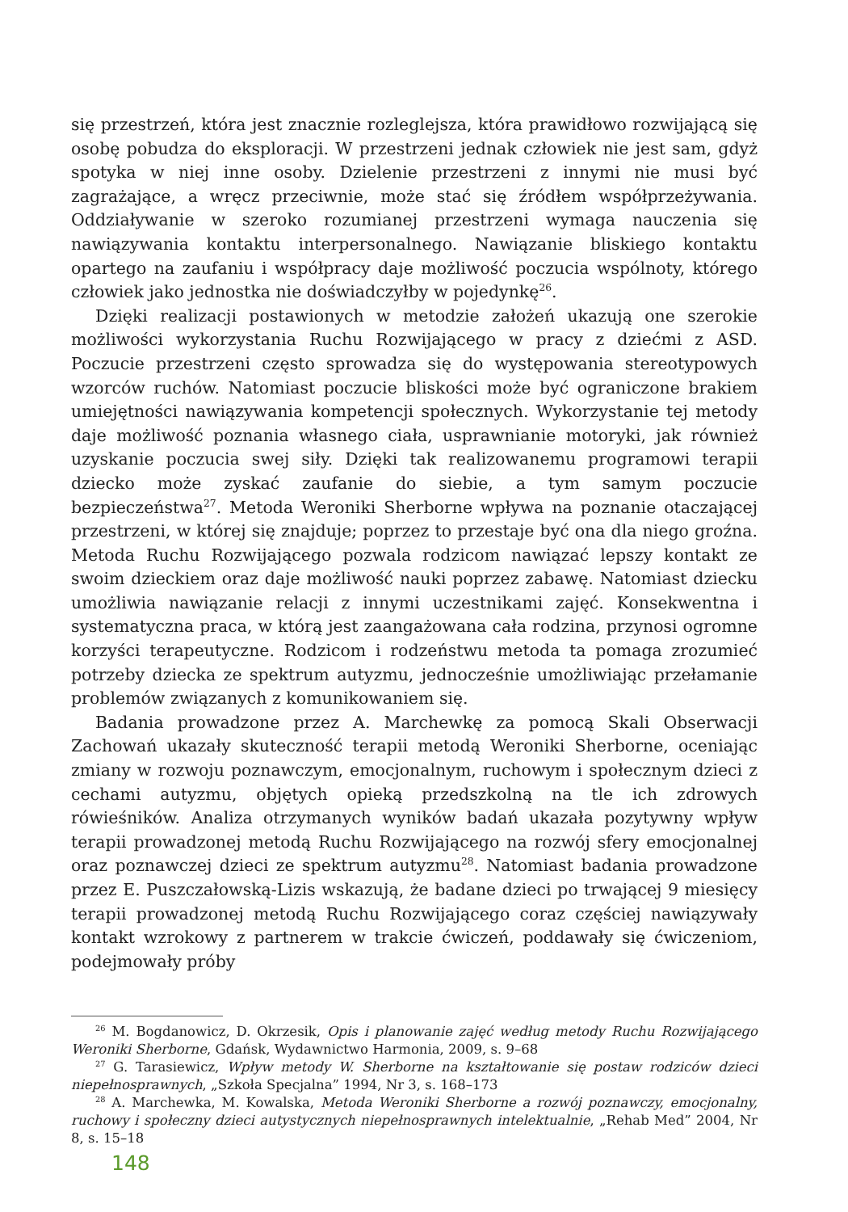się przestrzeń, która jest znacznie rozleglejsza, która prawidłowo rozwijającą się osobę pobudza do eksploracji. W przestrzeni jednak człowiek nie jest sam, gdyż spotyka w niej inne osoby. Dzielenie przestrzeni z innymi nie musi być zagrażające, a wręcz przeciwnie, może stać się źródłem współprzeżywania. Oddziaływanie w szeroko rozumianej przestrzeni wymaga nauczenia się nawiązywania kontaktu interpersonalnego. Nawiązanie bliskiego kontaktu opartego na zaufaniu i współpracy daje możliwość poczucia wspólnoty, którego człowiek jako jednostka nie doświadczyłby w pojedynkę<sup>26</sup>.
Dzięki realizacji postawionych w metodzie założeń ukazują one szerokie możliwości wykorzystania Ruchu Rozwijającego w pracy z dziećmi z ASD. Poczucie przestrzeni często sprowadza się do występowania stereotypowych wzorców ruchów. Natomiast poczucie bliskości może być ograniczone brakiem umiejętności nawiązywania kompetencji społecznych. Wykorzystanie tej metody daje możliwość poznania własnego ciała, usprawnianie motoryki, jak również uzyskanie poczucia swej siły. Dzięki tak realizowanemu programowi terapii dziecko może zyskać zaufanie do siebie, a tym samym poczucie bezpieczeństwa<sup>27</sup>. Metoda Weroniki Sherborne wpływa na poznanie otaczającej przestrzeni, w której się znajduje; poprzez to przestaje być ona dla niego groźna. Metoda Ruchu Rozwijającego pozwala rodzicom nawiązać lepszy kontakt ze swoim dzieckiem oraz daje możliwość nauki poprzez zabawę. Natomiast dziecku umożliwia nawiązanie relacji z innymi uczestnikami zajęć. Konsekwentna i systematyczna praca, w którą jest zaangażowana cała rodzina, przynosi ogromne korzyści terapeutyczne. Rodzicom i rodzeństwu metoda ta pomaga zrozumieć potrzeby dziecka ze spektrum autyzmu, jednocześnie umożliwiając przełamanie problemów związanych z komunikowaniem się.
Badania prowadzone przez A. Marchewkę za pomocą Skali Obserwacji Zachowań ukazały skuteczność terapii metodą Weroniki Sherborne, oceniając zmiany w rozwoju poznawczym, emocjonalnym, ruchowym i społecznym dzieci z cechami autyzmu, objętych opieką przedszkolną na tle ich zdrowych rówieśników. Analiza otrzymanych wyników badań ukazała pozytywny wpływ terapii prowadzonej metodą Ruchu Rozwijającego na rozwój sfery emocjonalnej oraz poznawczej dzieci ze spektrum autyzmu<sup>28</sup>. Natomiast badania prowadzone przez E. Puszczałowską-Lizis wskazują, że badane dzieci po trwającej 9 miesięcy terapii prowadzonej metodą Ruchu Rozwijającego coraz częściej nawiązywały kontakt wzrokowy z partnerem w trakcie ćwiczeń, poddawały się ćwiczeniom, podejmowały próby
<sup>26</sup> M. Bogdanowicz, D. Okrzesik, Opis i planowanie zajęć według metody Ruchu Rozwijającego Weroniki Sherborne, Gdańsk, Wydawnictwo Harmonia, 2009, s. 9–68
<sup>27</sup> G. Tarasiewicz, Wpływ metody W. Sherborne na kształtowanie się postaw rodziców dzieci niepełnosprawnych, „Szkoła Specjalna” 1994, Nr 3, s. 168–173
<sup>28</sup> A. Marchewka, M. Kowalska, Metoda Weroniki Sherborne a rozwój poznawczy, emocjonalny, ruchowy i społeczny dzieci autystycznych niepełnosprawnych intelektualnie, „Rehab Med” 2004, Nr 8, s. 15–18
148